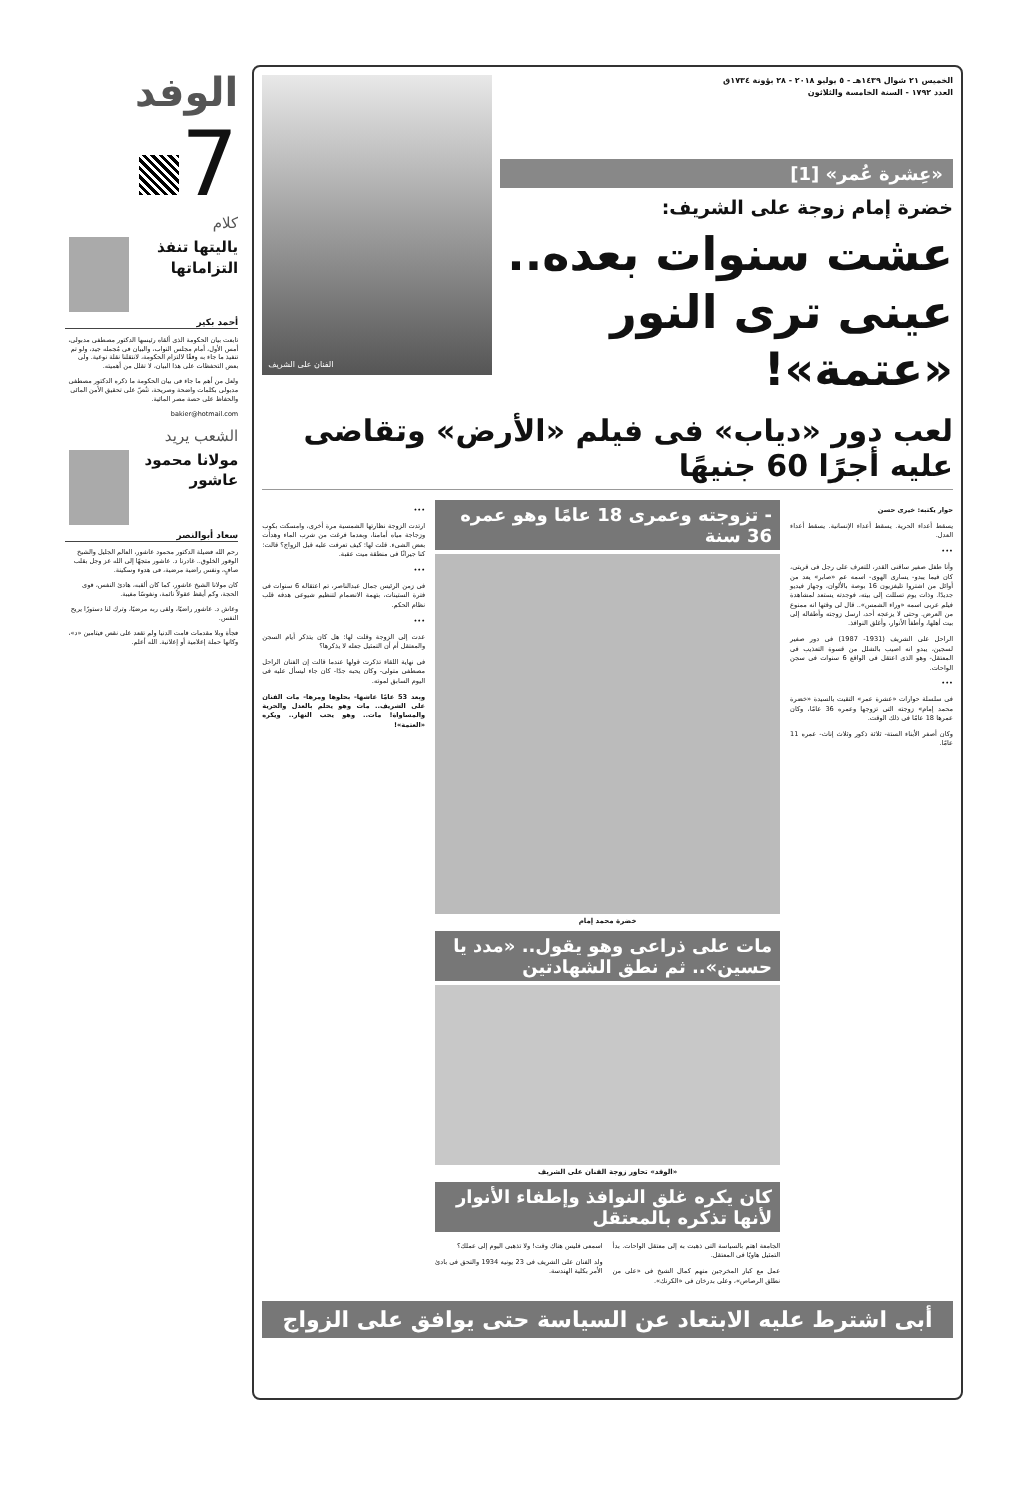الخميس ٢١ شوال ١٤٣٩هـ - ٥ يوليو ٢٠١٨ - ٢٨ بؤونة ١٧٣٤ق
العدد ١٧٩٢ - السنة الخامسة والثلاثون
«عِشرة عُمر» [1]
خضرة إمام زوجة على الشريف:
عشت سنوات بعده..
عينى ترى النور «عتمة»!
الفنان على الشريف
لعب دور «دياب» فى فيلم «الأرض» وتقاضى عليه أجرًا 60 جنيهًا
حوار يكتبه: خيرى حسن
يسقط أعداء الحرية. يسقط أعداء الإنسانية. يسقط أعداء العدل.
•••
وأنا طفل صغير ساقنى القدر، للتعرف على رجل فى قريتى، كان فيما يبدو- يسارى الهوى- اسمه عم «صابر» يعد من أوائل من اشتروا تليفزيون 16 بوصة بالألوان، وجهاز فيديو جديدًا. وذات يوم تسللت إلى بيته، فوجدته يستعد لمشاهدة فيلم عربى اسمه «وراء الشمس».. قال لى وقتها انه ممنوع من العرض. وحتى لا يزعجه أحد، ارسل زوجته وأطفاله إلى بيت أهلها، وأطفأ الأنوار، وأغلق النوافذ.
الراحل على الشريف (1931- 1987) فى دور صغير لسجين، يبدو انه اصيب بالشلل من قسوة التعذيب فى المعتقل- وهو الذى اعتقل فى الواقع 6 سنوات فى سجن الواحات.
•••
فى سلسلة حوارات «عشرة عمر» التقيت بالسيدة «خضرة محمد إمام» زوجته التى تزوجها وعمره 36 عامًا، وكان عمرها 18 عامًا فى ذلك الوقت.
وكان أصغر الأبناء الستة- ثلاثة ذكور وثلاث إناث- عمره 11 عامًا.
- تزوجته وعمرى 18 عامًا وهو عمره 36 سنة
خضرة محمد إمام
مات على ذراعى وهو يقول.. «مدد يا حسين».. ثم نطق الشهادتين
«الوفد» تحاور زوجة الفنان على الشريف
كان يكره غلق النوافذ وإطفاء الأنوار لأنها تذكره بالمعتقل
الجامعة اهتم بالسياسة التى ذهبت به إلى معتقل الواحات. بدأ التمثيل هاويًا فى المعتقل.
عمل مع كبار المخرجين منهم كمال الشيخ فى «على من نطلق الرصاص»، وعلى بدرخان فى «الكرنك».
اسمعى فليس هناك وقت! ولا تذهبى اليوم إلى عملك؟
ولد الفنان على الشريف فى 23 يونيه 1934 والتحق فى بادئ الأمر بكلية الهندسة.
•••
ارتدت الزوجة نظارتها الشمسية مرة أخرى، وامسكت بكوب وزجاجة مياه أمامنا، وبعدما فرغت من شرب الماء وهدأت بعض الشىء. قلت لها: كيف تعرفت عليه قبل الزواج؟ قالت: كنا جيرانًا فى منطقة ميت عقبة.
•••
فى زمن الرئيس جمال عبدالناصر، تم اعتقاله 6 سنوات فى فترة الستينات، بتهمة الانضمام لتنظيم شيوعى هدفه قلب نظام الحكم.
•••
عدت إلى الزوجة وقلت لها: هل كان يتذكر أيام السجن والمعتقل أم أن التمثيل جعله لا يذكرها؟
فى نهاية اللقاء تذكرت قولها عندما قالت إن الفنان الراحل مصطفى متولى- وكان يحبه جدًا- كان جاء ليسأل عليه فى اليوم السابق لموته.
وبعد 53 عامًا عاشها- بحلوها ومرها- مات الفنان على الشريف.. مات وهو يحلم بالعدل والحرية والمساواة! مات.. وهو يحب النهار.. ويكره «العتمة»!
أبى اشترط عليه الابتعاد عن السياسة حتى يوافق على الزواج
الوفد
7
كلام
ياليتها تنفذ التزاماتها
أحمد بكير
تابعت بيان الحكومة الذى ألقاه رئيسها الدكتور مصطفى مدبولى، أمس الأول، أمام مجلس النواب، والبيان فى مُجمله جيد، ولو تم تنفيذ ما جاء به وفقًا لالتزام الحكومة، لانتقلنا نقلة نوعية. ولى بعض التحفظات على هذا البيان، لا تقلل من أهميته.
ولعل من أهم ما جاء فى بيان الحكومة ما ذكره الدكتور مصطفى مدبولى بكلمات واضحة وصريحة، تنُصّ على تحقيق الأمن المائى والحفاظ على حصة مصر المائية.
bakier@hotmail.com
الشعب يريد
مولانا محمود عاشور
سعاد أبوالنصر
رحم الله فضيلة الدكتور محمود عاشور، العالم الجليل والشيخ الوقور الخلوق.. غادرنا د. عاشور متجهًا إلى الله عز وجل بقلب صافٍ، ونفس راضية مرضية، فى هدوء وسكينة.
كان مولانا الشيخ عاشور، كما كان ألقبه، هادئ النفس، قوى الحجة، وكم أيقظ عقولاً نائمة، ونفوسًا مغيبة.
وعاش د. عاشور راضيًا، ولقى ربه مرضيًا، وترك لنا دستورًا يريح النفس.
فجأة وبلا مقدمات قامت الدنيا ولم تقعد على نقص فيتامين «د»، وكانها حملة إعلامية أو إعلانية. الله أعلم.